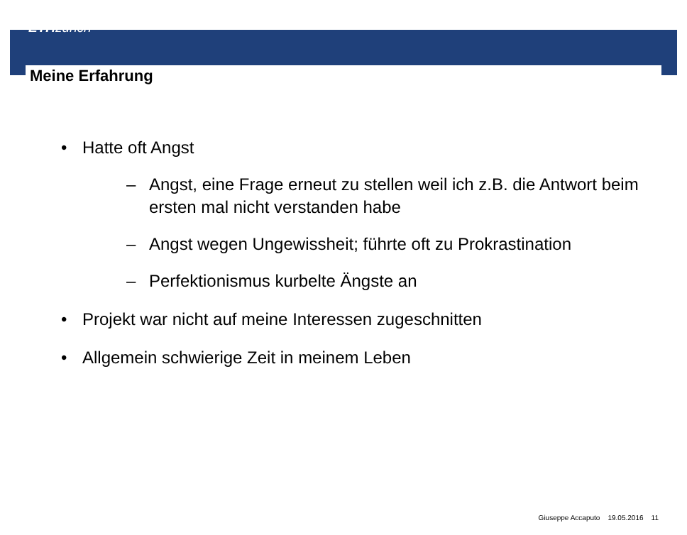ETH zürich
Meine Erfahrung
• Hatte oft Angst
– Angst, eine Frage erneut zu stellen weil ich z.B. die Antwort beim ersten mal nicht verstanden habe
– Angst wegen Ungewissheit; führte oft zu Prokrastination
– Perfektionismus kurbelte Ängste an
• Projekt war nicht auf meine Interessen zugeschnitten
• Allgemein schwierige Zeit in meinem Leben
Giuseppe Accaputo 19.05.2016 11